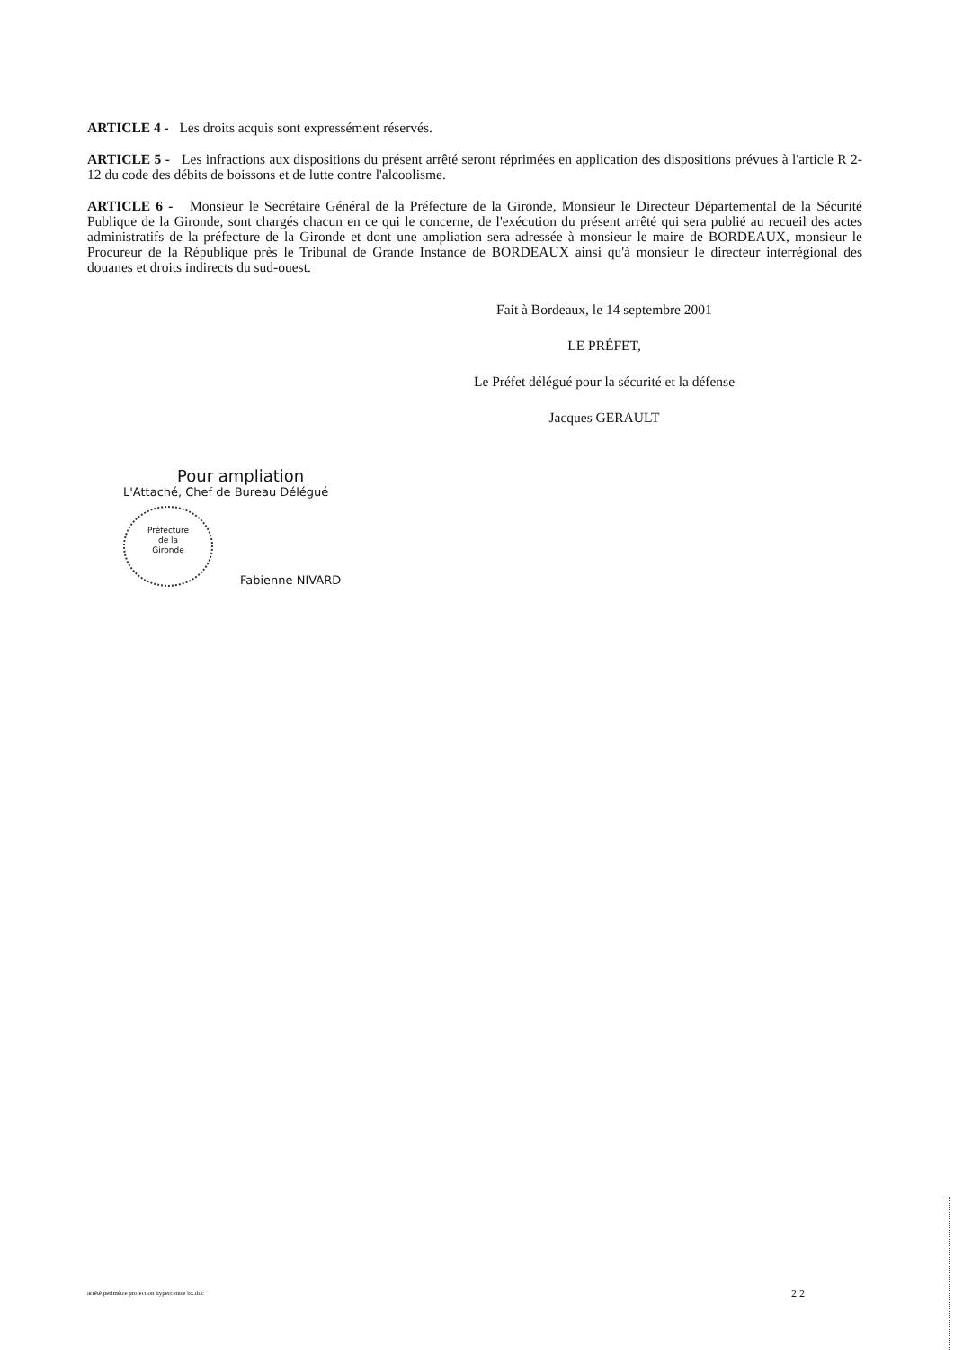ARTICLE 4 - Les droits acquis sont expressément réservés.
ARTICLE 5 - Les infractions aux dispositions du présent arrêté seront réprimées en application des dispositions prévues à l'article R 2-12 du code des débits de boissons et de lutte contre l'alcoolisme.
ARTICLE 6 - Monsieur le Secrétaire Général de la Préfecture de la Gironde, Monsieur le Directeur Départemental de la Sécurité Publique de la Gironde, sont chargés chacun en ce qui le concerne, de l'exécution du présent arrêté qui sera publié au recueil des actes administratifs de la préfecture de la Gironde et dont une ampliation sera adressée à monsieur le maire de BORDEAUX, monsieur le Procureur de la République près le Tribunal de Grande Instance de BORDEAUX ainsi qu'à monsieur le directeur interrégional des douanes et droits indirects du sud-ouest.
Fait à Bordeaux, le 14 septembre 2001
LE PRÉFET,
Le Préfet délégué pour la sécurité et la défense
Jacques GERAULT
Pour ampliation
L'Attaché, Chef de Bureau Délégué
Préfecture
de la
Gironde Fabienne NIVARD
arrêté perimètre protection hypercentre bx.doc 2 2